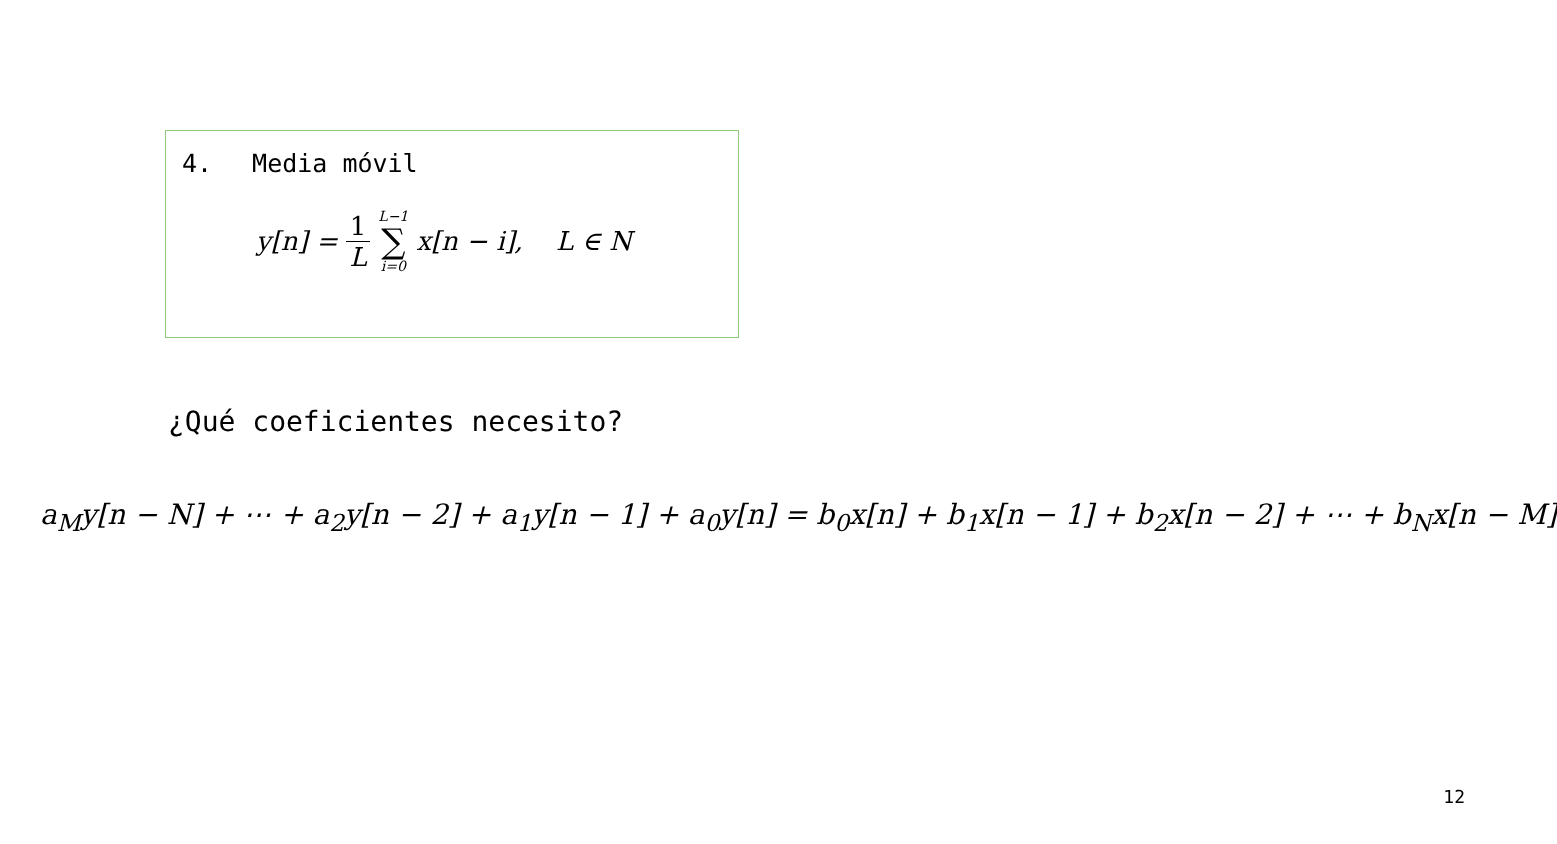4. Media móvil
y[n] = 1 L L−1 ∑ i=0 x[n − i], L ∈ N
¿Qué coeficientes necesito?
a<sub>M</sub>y[n − N] + ⋯ + a<sub>2</sub>y[n − 2] + a<sub>1</sub>y[n − 1] + a<sub>0</sub>y[n] = b<sub>0</sub>x[n] + b<sub>1</sub>x[n − 1] + b<sub>2</sub>x[n − 2] + ⋯ + b<sub>N</sub>x[n − M]
12